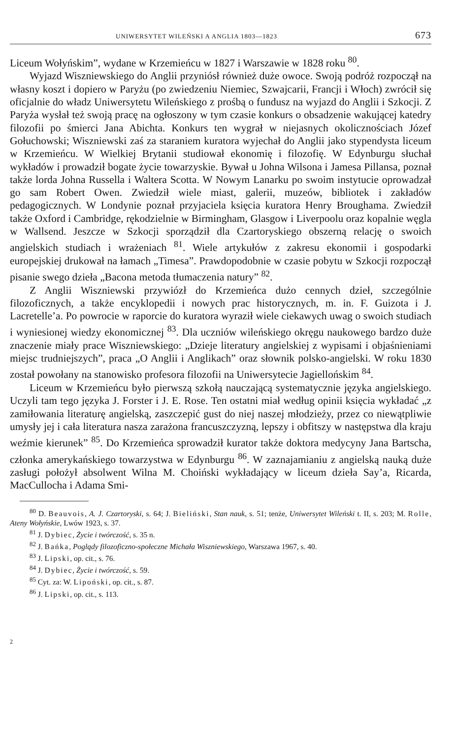UNIWERSYTET WILEŃSKI A ANGLIA 1803—1823 673
Liceum Wołyńskim”, wydane w Krzemieńcu w 1827 i Warszawie w 1828 roku <sup>80</sup>.
Wyjazd Wiszniewskiego do Anglii przyniósł również duże owoce. Swoją podróż rozpoczął na własny koszt i dopiero w Paryżu (po zwiedzeniu Niemiec, Szwajcarii, Francji i Włoch) zwrócił się oficjalnie do władz Uniwersytetu Wileńskiego z prośbą o fundusz na wyjazd do Anglii i Szkocji. Z Paryża wysłał też swoją pracę na ogłoszony w tym czasie konkurs o obsadzenie wakującej katedry filozofii po śmierci Jana Abichta. Konkurs ten wygrał w niejasnych okolicznościach Józef Gołuchowski; Wiszniewski zaś za staraniem kuratora wyjechał do Anglii jako stypendysta liceum w Krzemieńcu. W Wielkiej Brytanii studiował ekonomię i filozofię. W Edynburgu słuchał wykładów i prowadził bogate życie towarzyskie. Bywał u Johna Wilsona i Jamesa Pillansa, poznał także lorda Johna Russella i Waltera Scotta. W Nowym Lanarku po swoim instytucie oprowadzał go sam Robert Owen. Zwiedził wiele miast, galerii, muzeów, bibliotek i zakładów pedagogicznych. W Londynie poznał przyjaciela księcia kuratora Henry Broughama. Zwiedził także Oxford i Cambridge, rękodzielnie w Birmingham, Glasgow i Liverpoolu oraz kopalnie węgla w Wallsend. Jeszcze w Szkocji sporządził dla Czartoryskiego obszerną relację o swoich angielskich studiach i wrażeniach <sup>81</sup>. Wiele artykułów z zakresu ekonomii i gospodarki europejskiej drukował na łamach „Timesa”. Prawdopodobnie w czasie pobytu w Szkocji rozpoczął pisanie swego dzieła „Bacona metoda tłumaczenia natury” <sup>82</sup>.
Z Anglii Wiszniewski przywiózł do Krzemieńca dużo cennych dzieł, szczególnie filozoficznych, a także encyklopedii i nowych prac historycznych, m. in. F. Guizota i J. Lacretelle’a. Po powrocie w raporcie do kuratora wyraził wiele ciekawych uwag o swoich studiach i wyniesionej wiedzy ekonomicznej <sup>83</sup>. Dla uczniów wileńskiego okręgu naukowego bardzo duże znaczenie miały prace Wiszniewskiego: „Dzieje literatury angielskiej z wypisami i objaśnieniami miejsc trudniejszych”, praca „O Anglii i Anglikach” oraz słownik polsko-angielski. W roku 1830 został powołany na stanowisko profesora filozofii na Uniwersytecie Jagiellońskim <sup>84</sup>.
Liceum w Krzemieńcu było pierwszą szkołą nauczającą systematycznie języka angielskiego. Uczyli tam tego języka J. Forster i J. E. Rose. Ten ostatni miał według opinii księcia wykładać „z zamiłowania literaturę angielską, zaszczepić gust do niej naszej młodzieży, przez co niewątpliwie umysły jej i cała literatura nasza zarażona francuszczyzną, lepszy i obfitszy w następstwa dla kraju weźmie kierunek” <sup>85</sup>. Do Krzemieńca sprowadził kurator także doktora medycyny Jana Bartscha, członka amerykańskiego towarzystwa w Edynburgu <sup>86</sup>. W zaznajamianiu z angielską nauką duże zasługi położył absolwent Wilna M. Choiński wykładający w liceum dzieła Say’a, Ricarda, MacCullocha i Adama Smi-
<sup>80</sup> D. Beauvois, A. J. Czartoryski, s. 64; J. Bieliński, Stan nauk, s. 51; tenże, Uniwersytet Wileński t. II, s. 203; M. Rolle, Ateny Wołyńskie, Lwów 1923, s. 37.
<sup>81</sup> J. Dybiec, Życie i twórczość, s. 35 n.
<sup>82</sup> J. Bańka, Poglądy filozoficzno-społeczne Michała Wiszniewskiego, Warszawa 1967, s. 40.
<sup>83</sup> J. Lipski, op. cit., s. 76.
<sup>84</sup> J. Dybiec, Życie i twórczość, s. 59.
<sup>85</sup> Cyt. za: W. Lipoński, op. cit., s. 87.
<sup>86</sup> J. Lipski, op. cit., s. 113.
2